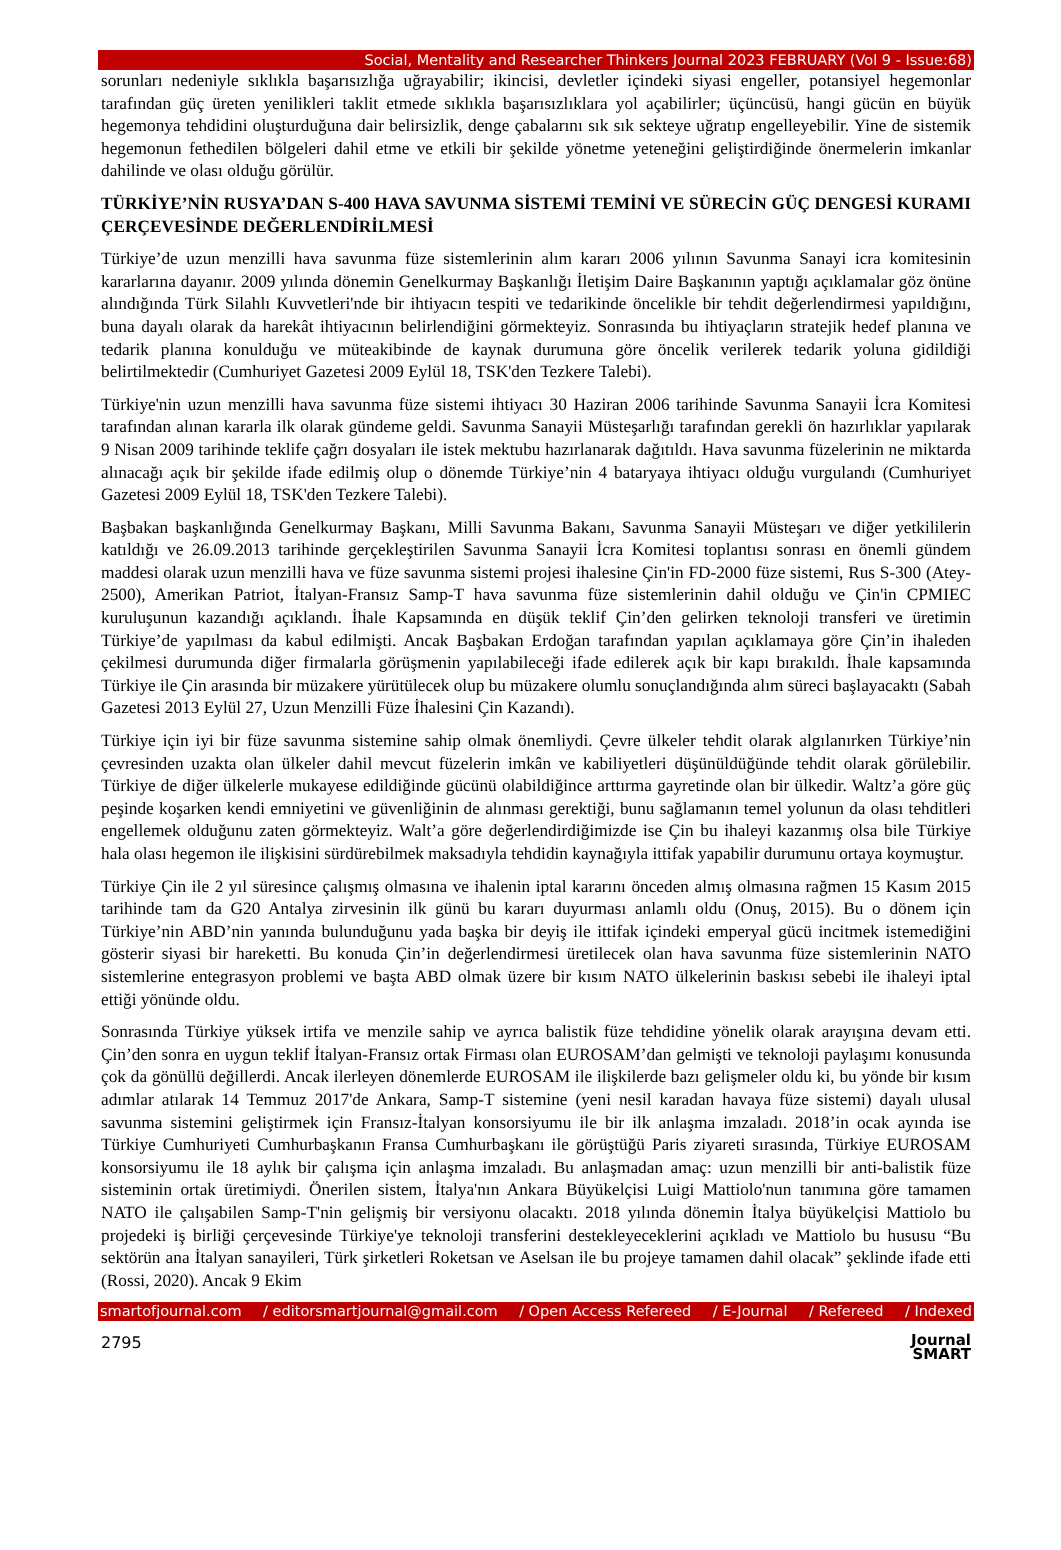Social, Mentality and Researcher Thinkers Journal 2023 FEBRUARY (Vol 9 - Issue:68)
sorunları nedeniyle sıklıkla başarısızlığa uğrayabilir; ikincisi, devletler içindeki siyasi engeller, potansiyel hegemonlar tarafından güç üreten yenilikleri taklit etmede sıklıkla başarısızlıklara yol açabilirler; üçüncüsü, hangi gücün en büyük hegemonya tehdidini oluşturduğuna dair belirsizlik, denge çabalarını sık sık sekteye uğratıp engelleyebilir. Yine de sistemik hegemonun fethedilen bölgeleri dahil etme ve etkili bir şekilde yönetme yeteneğini geliştirdiğinde önermelerin imkanlar dahilinde ve olası olduğu görülür.
TÜRKİYE’NİN RUSYA’DAN S-400 HAVA SAVUNMA SİSTEMİ TEMİNİ VE SÜRECİN GÜÇ DENGESİ KURAMI ÇERÇEVESİNDE DEĞERLENDİRİLMESİ
Türkiye’de uzun menzilli hava savunma füze sistemlerinin alım kararı 2006 yılının Savunma Sanayi icra komitesinin kararlarına dayanır. 2009 yılında dönemin Genelkurmay Başkanlığı İletişim Daire Başkanının yaptığı açıklamalar göz önüne alındığında Türk Silahlı Kuvvetleri'nde bir ihtiyacın tespiti ve tedarikinde öncelikle bir tehdit değerlendirmesi yapıldığını, buna dayalı olarak da harekât ihtiyacının belirlendiğini görmekteyiz. Sonrasında bu ihtiyaçların stratejik hedef planına ve tedarik planına konulduğu ve müteakibinde de kaynak durumuna göre öncelik verilerek tedarik yoluna gidildiği belirtilmektedir (Cumhuriyet Gazetesi 2009 Eylül 18, TSK'den Tezkere Talebi).
Türkiye'nin uzun menzilli hava savunma füze sistemi ihtiyacı 30 Haziran 2006 tarihinde Savunma Sanayii İcra Komitesi tarafından alınan kararla ilk olarak gündeme geldi. Savunma Sanayii Müsteşarlığı tarafından gerekli ön hazırlıklar yapılarak 9 Nisan 2009 tarihinde teklife çağrı dosyaları ile istek mektubu hazırlanarak dağıtıldı. Hava savunma füzelerinin ne miktarda alınacağı açık bir şekilde ifade edilmiş olup o dönemde Türkiye’nin 4 bataryaya ihtiyacı olduğu vurgulandı (Cumhuriyet Gazetesi 2009 Eylül 18, TSK'den Tezkere Talebi).
Başbakan başkanlığında Genelkurmay Başkanı, Milli Savunma Bakanı, Savunma Sanayii Müsteşarı ve diğer yetkililerin katıldığı ve 26.09.2013 tarihinde gerçekleştirilen Savunma Sanayii İcra Komitesi toplantısı sonrası en önemli gündem maddesi olarak uzun menzilli hava ve füze savunma sistemi projesi ihalesine Çin'in FD-2000 füze sistemi, Rus S-300 (Atey-2500), Amerikan Patriot, İtalyan-Fransız Samp-T hava savunma füze sistemlerinin dahil olduğu ve Çin'in CPMIEC kuruluşunun kazandığı açıklandı. İhale Kapsamında en düşük teklif Çin’den gelirken teknoloji transferi ve üretimin Türkiye’de yapılması da kabul edilmişti. Ancak Başbakan Erdoğan tarafından yapılan açıklamaya göre Çin’in ihaleden çekilmesi durumunda diğer firmalarla görüşmenin yapılabileceği ifade edilerek açık bir kapı bırakıldı. İhale kapsamında Türkiye ile Çin arasında bir müzakere yürütülecek olup bu müzakere olumlu sonuçlandığında alım süreci başlayacaktı (Sabah Gazetesi 2013 Eylül 27, Uzun Menzilli Füze İhalesini Çin Kazandı).
Türkiye için iyi bir füze savunma sistemine sahip olmak önemliydi. Çevre ülkeler tehdit olarak algılanırken Türkiye’nin çevresinden uzakta olan ülkeler dahil mevcut füzelerin imkân ve kabiliyetleri düşünüldüğünde tehdit olarak görülebilir. Türkiye de diğer ülkelerle mukayese edildiğinde gücünü olabildiğince arttırma gayretinde olan bir ülkedir. Waltz’a göre güç peşinde koşarken kendi emniyetini ve güvenliğinin de alınması gerektiği, bunu sağlamanın temel yolunun da olası tehditleri engellemek olduğunu zaten görmekteyiz. Walt’a göre değerlendirdiğimizde ise Çin bu ihaleyi kazanmış olsa bile Türkiye hala olası hegemon ile ilişkisini sürdürebilmek maksadıyla tehdidin kaynağıyla ittifak yapabilir durumunu ortaya koymuştur.
Türkiye Çin ile 2 yıl süresince çalışmış olmasına ve ihalenin iptal kararını önceden almış olmasına rağmen 15 Kasım 2015 tarihinde tam da G20 Antalya zirvesinin ilk günü bu kararı duyurması anlamlı oldu (Onuş, 2015). Bu o dönem için Türkiye’nin ABD’nin yanında bulunduğunu yada başka bir deyiş ile ittifak içindeki emperyal gücü incitmek istemediğini gösterir siyasi bir hareketti. Bu konuda Çin’in değerlendirmesi üretilecek olan hava savunma füze sistemlerinin NATO sistemlerine entegrasyon problemi ve başta ABD olmak üzere bir kısım NATO ülkelerinin baskısı sebebi ile ihaleyi iptal ettiği yönünde oldu.
Sonrasında Türkiye yüksek irtifa ve menzile sahip ve ayrıca balistik füze tehdidine yönelik olarak arayışına devam etti. Çin’den sonra en uygun teklif İtalyan-Fransız ortak Firması olan EUROSAM’dan gelmişti ve teknoloji paylaşımı konusunda çok da gönüllü değillerdi. Ancak ilerleyen dönemlerde EUROSAM ile ilişkilerde bazı gelişmeler oldu ki, bu yönde bir kısım adımlar atılarak 14 Temmuz 2017'de Ankara, Samp-T sistemine (yeni nesil karadan havaya füze sistemi) dayalı ulusal savunma sistemini geliştirmek için Fransız-İtalyan konsorsiyumu ile bir ilk anlaşma imzaladı. 2018’in ocak ayında ise Türkiye Cumhuriyeti Cumhurbaşkanın Fransa Cumhurbaşkanı ile görüştüğü Paris ziyareti sırasında, Türkiye EUROSAM konsorsiyumu ile 18 aylık bir çalışma için anlaşma imzaladı. Bu anlaşmadan amaç: uzun menzilli bir anti-balistik füze sisteminin ortak üretimiydi. Önerilen sistem, İtalya'nın Ankara Büyükelçisi Luigi Mattiolo'nun tanımına göre tamamen NATO ile çalışabilen Samp-T'nin gelişmiş bir versiyonu olacaktı. 2018 yılında dönemin İtalya büyükelçisi Mattiolo bu projedeki iş birliği çerçevesinde Türkiye'ye teknoloji transferini destekleyeceklerini açıkladı ve Mattiolo bu hususu “Bu sektörün ana İtalyan sanayileri, Türk şirketleri Roketsan ve Aselsan ile bu projeye tamamen dahil olacak” şeklinde ifade etti (Rossi, 2020). Ancak 9 Ekim
smartofjournal.com / editorsmartjournal@gmail.com / Open Access Refereed / E-Journal / Refereed / Indexed
2795 Journal
SMART